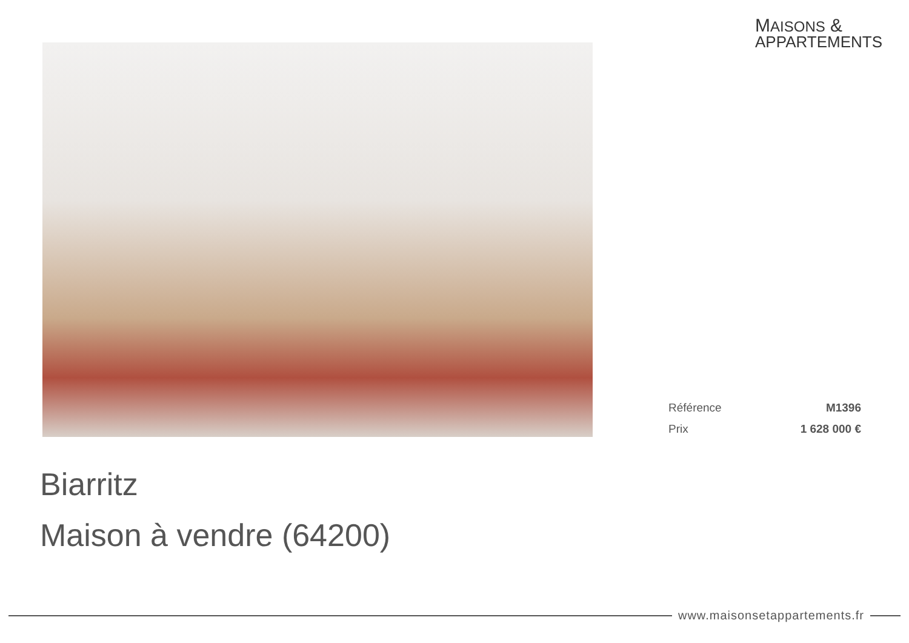MAISONS &
APPARTEMENTS
Référence M1396
Prix 1 628 000 €
Biarritz
Maison à vendre (64200)
www.maisonsetappartements.fr